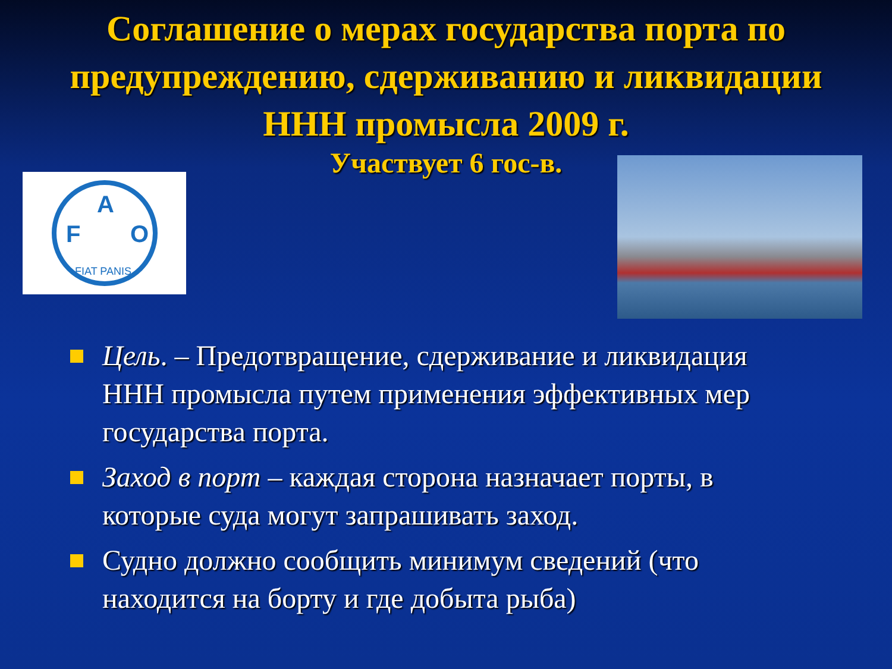Соглашение о мерах государства порта по предупреждению, сдерживанию и ликвидации ННН промысла 2009 г.
Участвует 6 гос-в.
F
A
O
FIAT PANIS
Цель. – Предотвращение, сдерживание и ликвидация ННН промысла путем применения эффективных мер государства порта.
Заход в порт – каждая сторона назначает порты, в которые суда могут запрашивать заход.
Судно должно сообщить минимум сведений (что находится на борту и где добыта рыба)